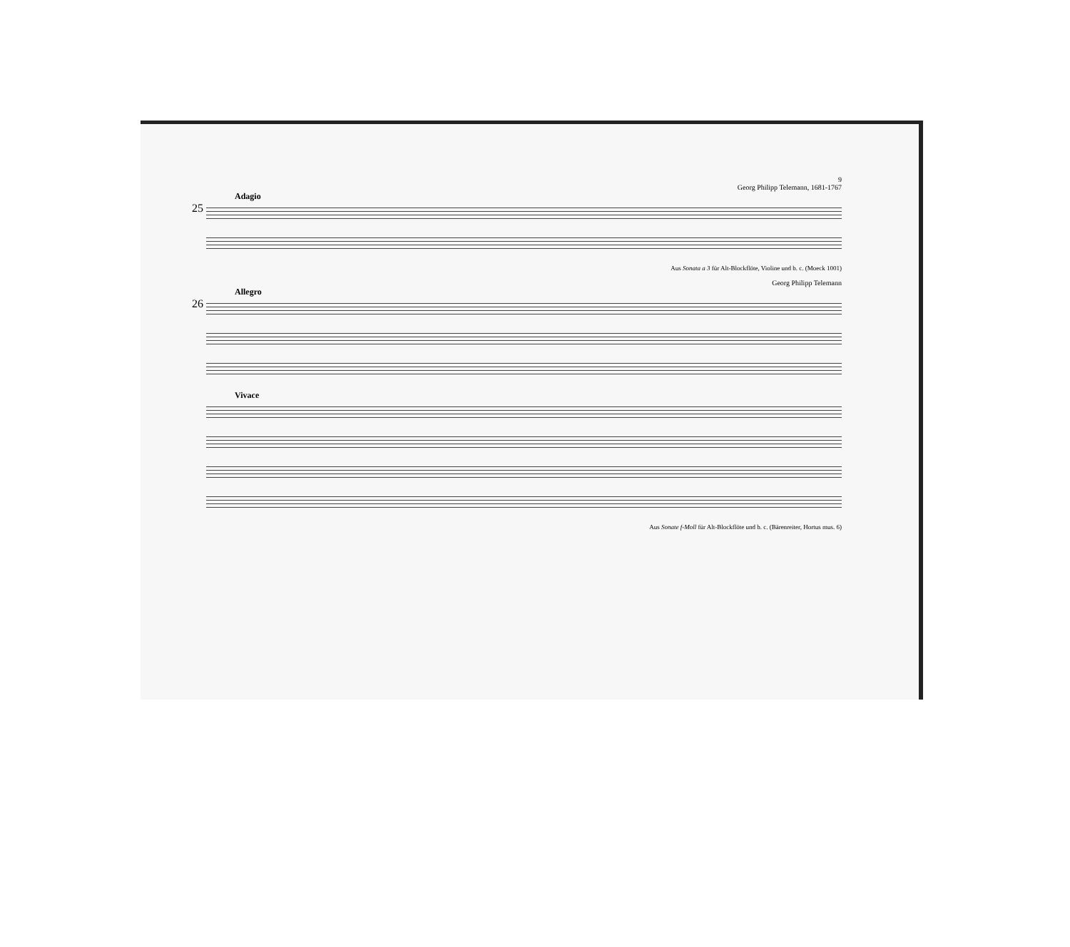9
Georg Philipp Telemann, 1681-1767
Adagio
25
Aus Sonata a 3 für Alt-Blockflöte, Violine und b. c. (Moeck 1001)
Georg Philipp Telemann
Allegro
26
Vivace
Aus Sonate f-Moll für Alt-Blockflöte und b. c. (Bärenreiter, Hortus mus. 6)